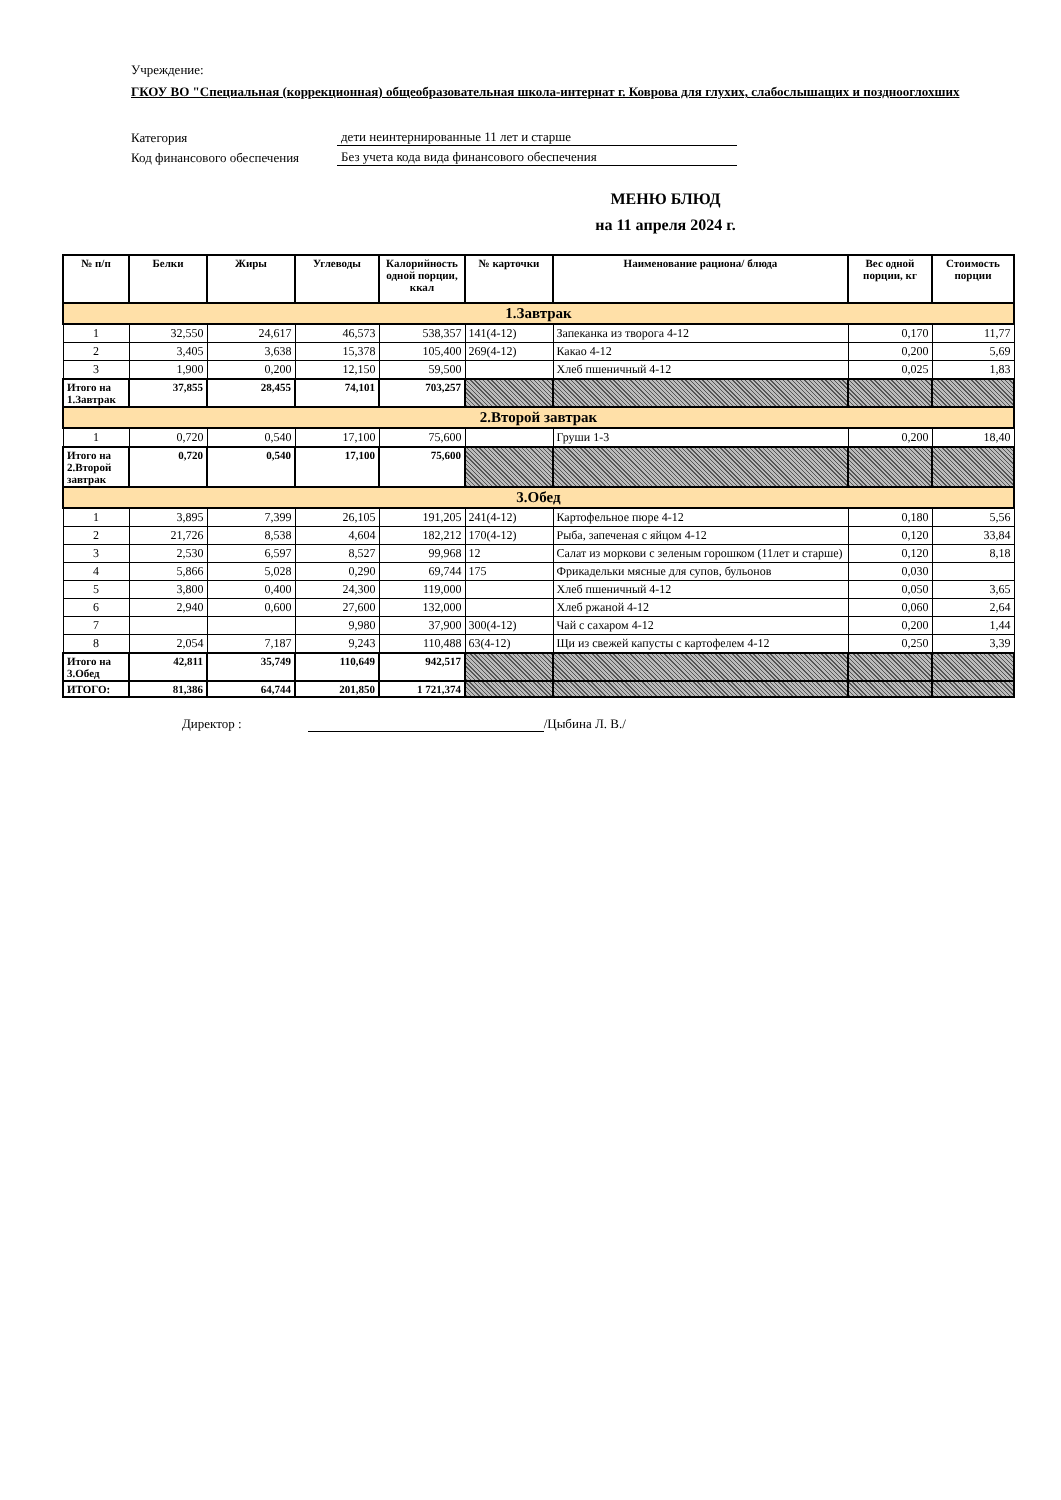Учреждение:
ГКОУ ВО "Специальная (коррекционная) общеобразовательная школа-интернат г. Коврова для глухих, слабослышащих и позднооглохших
Категория дети неинтернированные 11 лет и старше
Код финансового обеспечения Без учета кода вида финансового обеспечения
МЕНЮ БЛЮД
на 11 апреля 2024 г.
| № п/п | Белки | Жиры | Углеводы | Калорийность одной порции, ккал | № карточки | Наименование рациона/ блюда | Вес одной порции, кг | Стоимость порции |
| --- | --- | --- | --- | --- | --- | --- | --- | --- |
| 1.Завтрак | | | | | | | | |
| 1 | 32,550 | 24,617 | 46,573 | 538,357 | 141(4-12) | Запеканка из творога 4-12 | 0,170 | 11,77 |
| 2 | 3,405 | 3,638 | 15,378 | 105,400 | 269(4-12) | Какао 4-12 | 0,200 | 5,69 |
| 3 | 1,900 | 0,200 | 12,150 | 59,500 | | Хлеб пшеничный 4-12 | 0,025 | 1,83 |
| Итого на 1.Завтрак | 37,855 | 28,455 | 74,101 | 703,257 | | | | |
| 2.Второй завтрак | | | | | | | | |
| 1 | 0,720 | 0,540 | 17,100 | 75,600 | | Груши 1-3 | 0,200 | 18,40 |
| Итого на 2.Второй завтрак | 0,720 | 0,540 | 17,100 | 75,600 | | | | |
| 3.Обед | | | | | | | | |
| 1 | 3,895 | 7,399 | 26,105 | 191,205 | 241(4-12) | Картофельное пюре 4-12 | 0,180 | 5,56 |
| 2 | 21,726 | 8,538 | 4,604 | 182,212 | 170(4-12) | Рыба, запеченая с яйцом 4-12 | 0,120 | 33,84 |
| 3 | 2,530 | 6,597 | 8,527 | 99,968 | 12 | Салат из моркови с зеленым горошком (11лет и старше) | 0,120 | 8,18 |
| 4 | 5,866 | 5,028 | 0,290 | 69,744 | 175 | Фрикадельки мясные для супов, бульонов | 0,030 | |
| 5 | 3,800 | 0,400 | 24,300 | 119,000 | | Хлеб пшеничный 4-12 | 0,050 | 3,65 |
| 6 | 2,940 | 0,600 | 27,600 | 132,000 | | Хлеб ржаной 4-12 | 0,060 | 2,64 |
| 7 | | | 9,980 | 37,900 | 300(4-12) | Чай с сахаром 4-12 | 0,200 | 1,44 |
| 8 | 2,054 | 7,187 | 9,243 | 110,488 | 63(4-12) | Щи из свежей капусты с картофелем 4-12 | 0,250 | 3,39 |
| Итого на 3.Обед | 42,811 | 35,749 | 110,649 | 942,517 | | | | |
| ИТОГО: | 81,386 | 64,744 | 201,850 | 1 721,374 | | | | |
Директор : /Цыбина Л. В./